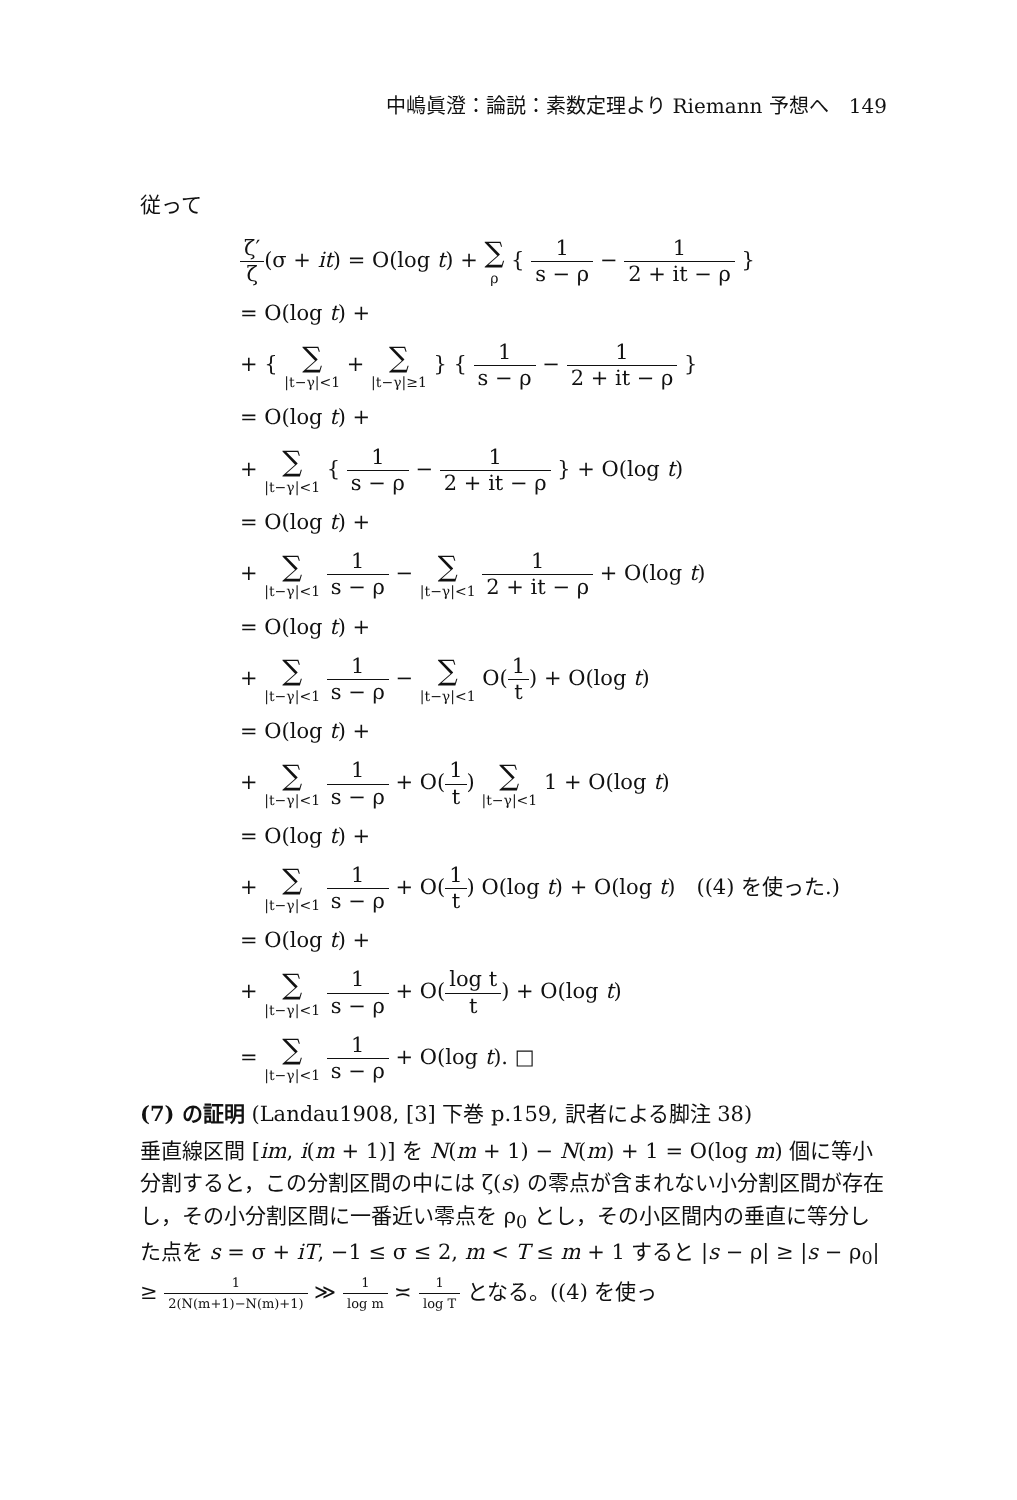中嶋眞澄：論説：素数定理より Riemann 予想へ　149
従って
ζ′ ζ(σ + it) = O(log t) + ∑ ρ { 1 s − ρ − 1 2 + it − ρ }
= O(log t) +
+ { ∑ |t−γ|<1 + ∑ |t−γ|≥1 } { 1 s − ρ − 1 2 + it − ρ }
= O(log t) +
+ ∑ |t−γ|<1 { 1 s − ρ − 1 2 + it − ρ } + O(log t)
= O(log t) +
+ ∑ |t−γ|<1 1 s − ρ − ∑ |t−γ|<1 1 2 + it − ρ + O(log t)
= O(log t) +
+ ∑ |t−γ|<1 1 s − ρ − ∑ |t−γ|<1 O(1 t) + O(log t)
= O(log t) +
+ ∑ |t−γ|<1 1 s − ρ + O(1 t) ∑ |t−γ|<1 1 + O(log t)
= O(log t) +
+ ∑ |t−γ|<1 1 s − ρ + O(1 t) O(log t) + O(log t)　((4) を使った.)
= O(log t) +
+ ∑ |t−γ|<1 1 s − ρ + O(log t t) + O(log t)
= ∑ |t−γ|<1 1 s − ρ + O(log t). □
(7) の証明 (Landau1908, [3] 下巻 p.159, 訳者による脚注 38)
垂直線区間 [im, i(m + 1)] を N(m + 1) − N(m) + 1 = O(log m) 個に等小分割すると，この分割区間の中には ζ(s) の零点が含まれない小分割区間が存在し，その小分割区間に一番近い零点を ρ<sub>0</sub> とし，その小区間内の垂直に等分した点を s = σ + iT, −1 ≤ σ ≤ 2, m < T ≤ m + 1 すると |s − ρ| ≥ |s − ρ<sub>0</sub>| ≥ 1 2(N(m+1)−N(m)+1) ≫ 1 log m ≍ 1 log T となる。((4) を使っ